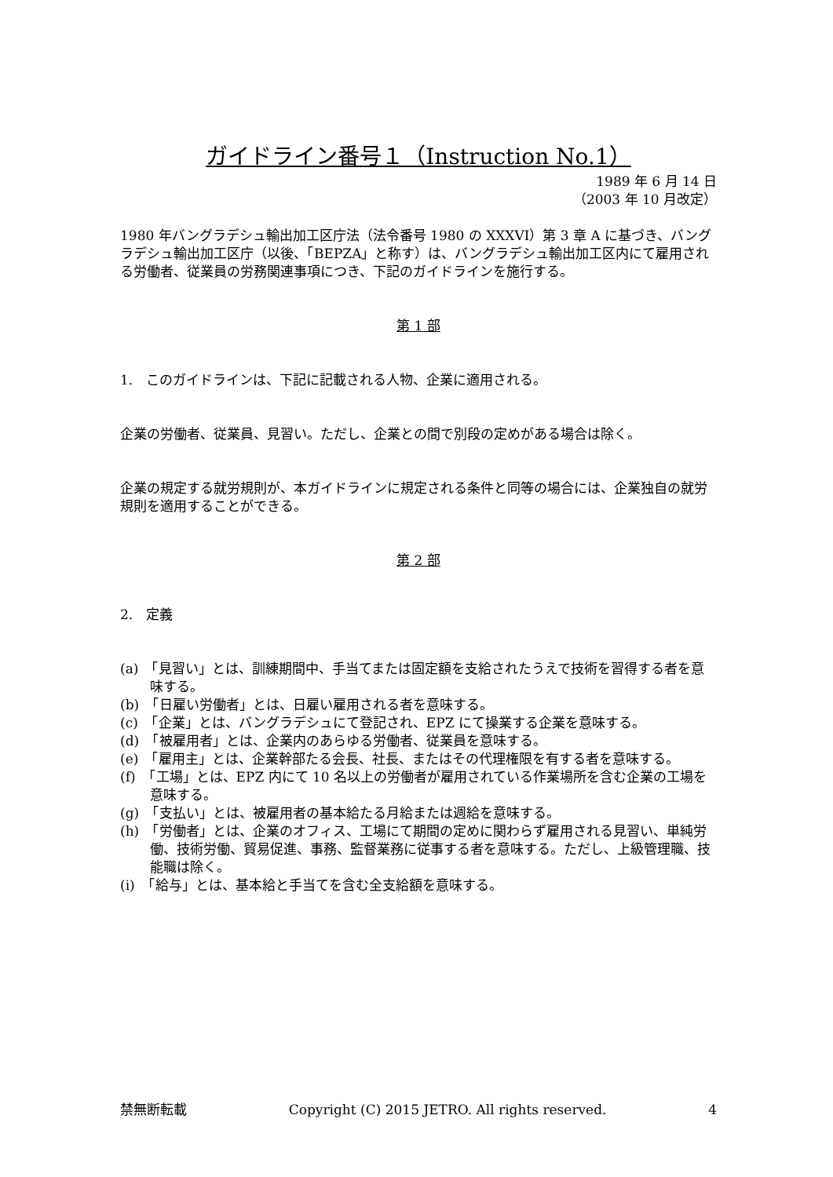ガイドライン番号１（Instruction No.1）
1989 年 6 月 14 日
（2003 年 10 月改定）
1980 年バングラデシュ輸出加工区庁法（法令番号 1980 の XXXVI）第 3 章 A に基づき、バングラデシュ輸出加工区庁（以後、「BEPZA」と称す）は、バングラデシュ輸出加工区内にて雇用される労働者、従業員の労務関連事項につき、下記のガイドラインを施行する。
第 1 部
1.　このガイドラインは、下記に記載される人物、企業に適用される。
企業の労働者、従業員、見習い。ただし、企業との間で別段の定めがある場合は除く。
企業の規定する就労規則が、本ガイドラインに規定される条件と同等の場合には、企業独自の就労規則を適用することができる。
第 2 部
2.　定義
(a)　「見習い」とは、訓練期間中、手当てまたは固定額を支給されたうえで技術を習得する者を意味する。
(b)　「日雇い労働者」とは、日雇い雇用される者を意味する。
(c)　「企業」とは、バングラデシュにて登記され、EPZ にて操業する企業を意味する。
(d)　「被雇用者」とは、企業内のあらゆる労働者、従業員を意味する。
(e)　「雇用主」とは、企業幹部たる会長、社長、またはその代理権限を有する者を意味する。
(f)　「工場」とは、EPZ 内にて 10 名以上の労働者が雇用されている作業場所を含む企業の工場を意味する。
(g)　「支払い」とは、被雇用者の基本給たる月給または週給を意味する。
(h)　「労働者」とは、企業のオフィス、工場にて期間の定めに関わらず雇用される見習い、単純労働、技術労働、貿易促進、事務、監督業務に従事する者を意味する。ただし、上級管理職、技能職は除く。
(i)　「給与」とは、基本給と手当てを含む全支給額を意味する。
禁無断転載 Copyright (C) 2015 JETRO. All rights reserved. 4